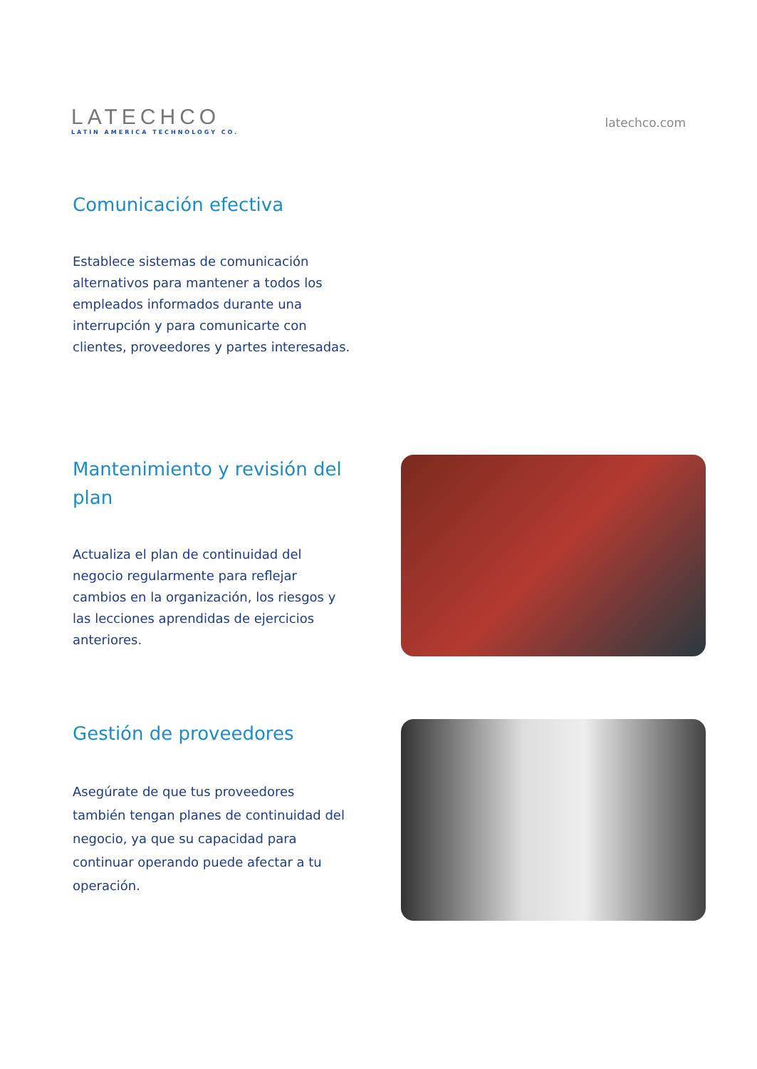LATECHCO
LATIN AMERICA TECHNOLOGY CO.
latechco.com
Comunicación efectiva
Establece sistemas de comunicación alternativos para mantener a todos los empleados informados durante una interrupción y para comunicarte con clientes, proveedores y partes interesadas.
Mantenimiento y revisión del plan
Actualiza el plan de continuidad del negocio regularmente para reflejar cambios en la organización, los riesgos y las lecciones aprendidas de ejercicios anteriores.
Gestión de proveedores
Asegúrate de que tus proveedores también tengan planes de continuidad del negocio, ya que su capacidad para continuar operando puede afectar a tu operación.